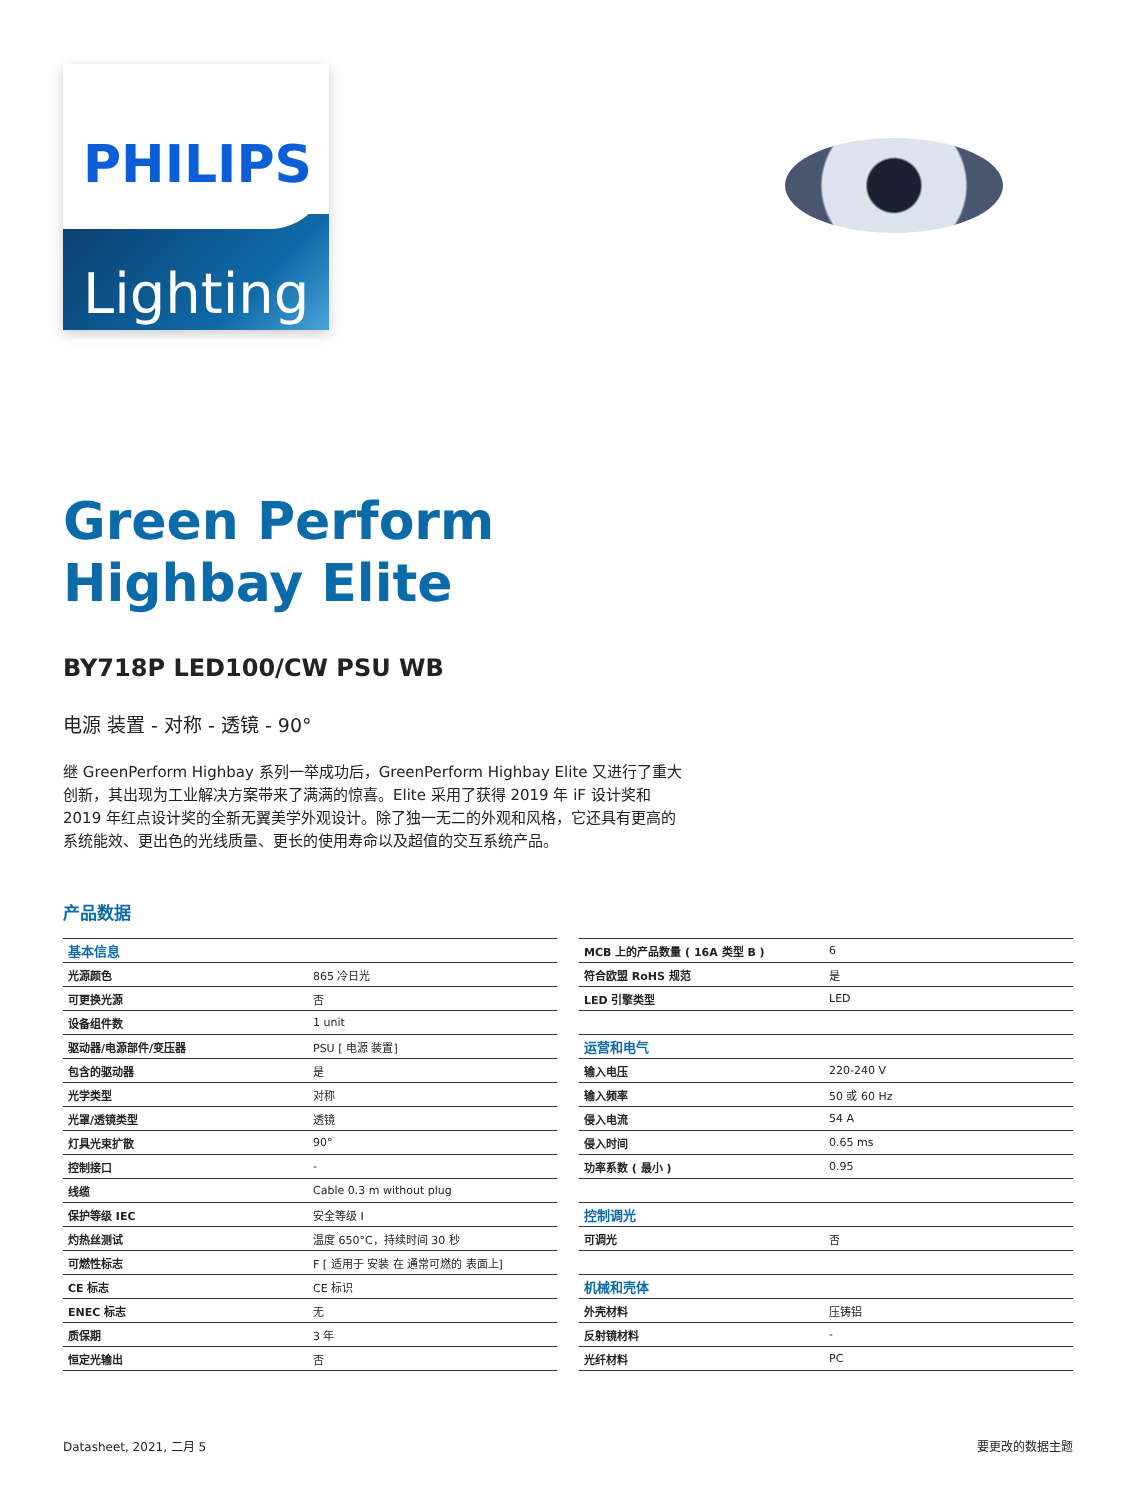PHILIPS
Lighting
Green Perform
Highbay Elite
BY718P LED100/CW PSU WB
电源 装置 - 对称 - 透镜 - 90°
继 GreenPerform Highbay 系列一举成功后，GreenPerform Highbay Elite 又进行了重大创新，其出现为工业解决方案带来了满满的惊喜。Elite 采用了获得 2019 年 iF 设计奖和 2019 年红点设计奖的全新无翼美学外观设计。除了独一无二的外观和风格，它还具有更高的系统能效、更出色的光线质量、更长的使用寿命以及超值的交互系统产品。
产品数据
| 基本信息 | |
| 光源颜色 | 865 冷日光 |
| 可更换光源 | 否 |
| 设备组件数 | 1 unit |
| 驱动器/电源部件/变压器 | PSU [ 电源 装置] |
| 包含的驱动器 | 是 |
| 光学类型 | 对称 |
| 光罩/透镜类型 | 透镜 |
| 灯具光束扩散 | 90° |
| 控制接口 | - |
| 线缆 | Cable 0.3 m without plug |
| 保护等级 IEC | 安全等级 I |
| 灼热丝测试 | 温度 650°C，持续时间 30 秒 |
| 可燃性标志 | F [ 适用于 安装 在 通常可燃的 表面上] |
| CE 标志 | CE 标识 |
| ENEC 标志 | 无 |
| 质保期 | 3 年 |
| 恒定光输出 | 否 |
| MCB 上的产品数量 ( 16A 类型 B ) | 6 |
| 符合欧盟 RoHS 规范 | 是 |
| LED 引擎类型 | LED |
| 运营和电气 | |
| 输入电压 | 220-240 V |
| 输入频率 | 50 或 60 Hz |
| 侵入电流 | 54 A |
| 侵入时间 | 0.65 ms |
| 功率系数 ( 最小 ) | 0.95 |
| 控制调光 | |
| 可调光 | 否 |
| 机械和壳体 | |
| 外壳材料 | 压铸铝 |
| 反射镜材料 | - |
| 光纤材料 | PC |
Datasheet, 2021, 二月 5 要更改的数据主题